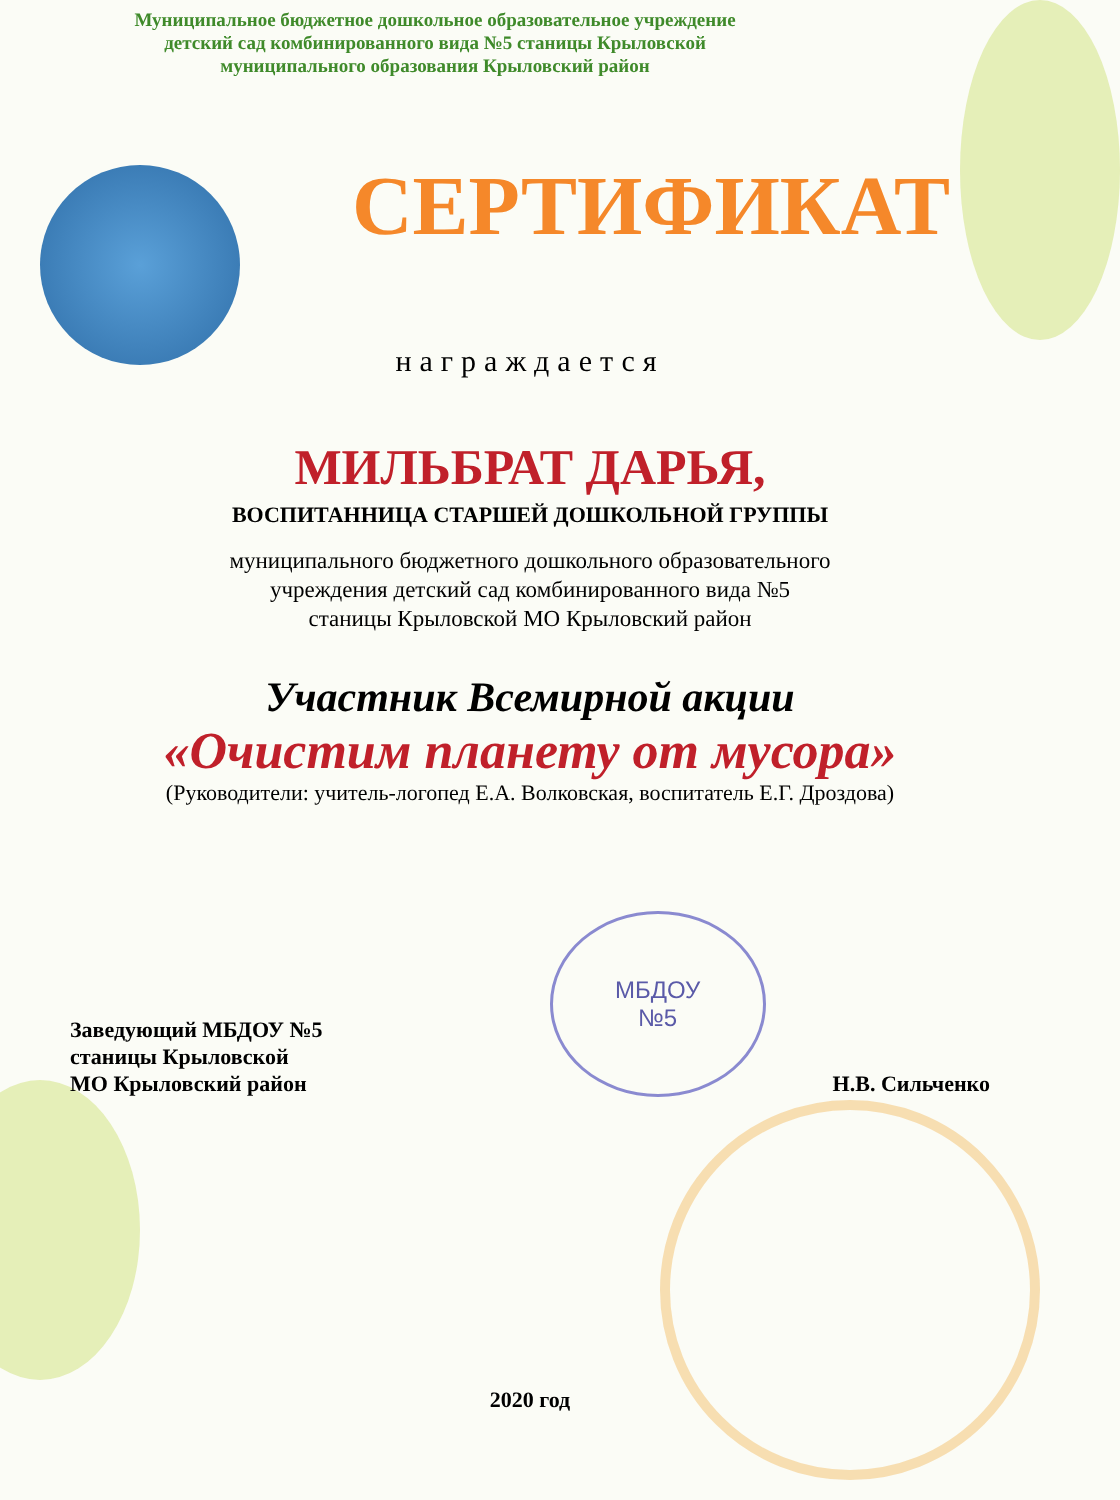Муниципальное бюджетное дошкольное образовательное учреждение
детский сад комбинированного вида №5 станицы Крыловской
муниципального образования Крыловский район
СЕРТИФИКАТ
награждается
МИЛЬБРАТ ДАРЬЯ,
ВОСПИТАННИЦА СТАРШЕЙ ДОШКОЛЬНОЙ ГРУППЫ
муниципального бюджетного дошкольного образовательного
учреждения детский сад комбинированного вида №5
станицы Крыловской МО Крыловский район
Участник Всемирной акции
«Очистим планету от мусора»
(Руководители: учитель-логопед Е.А. Волковская, воспитатель Е.Г. Дроздова)
Заведующий МБДОУ №5
станицы Крыловской
МО Крыловский район
МБДОУ
№5
Н.В. Сильченко
2020 год